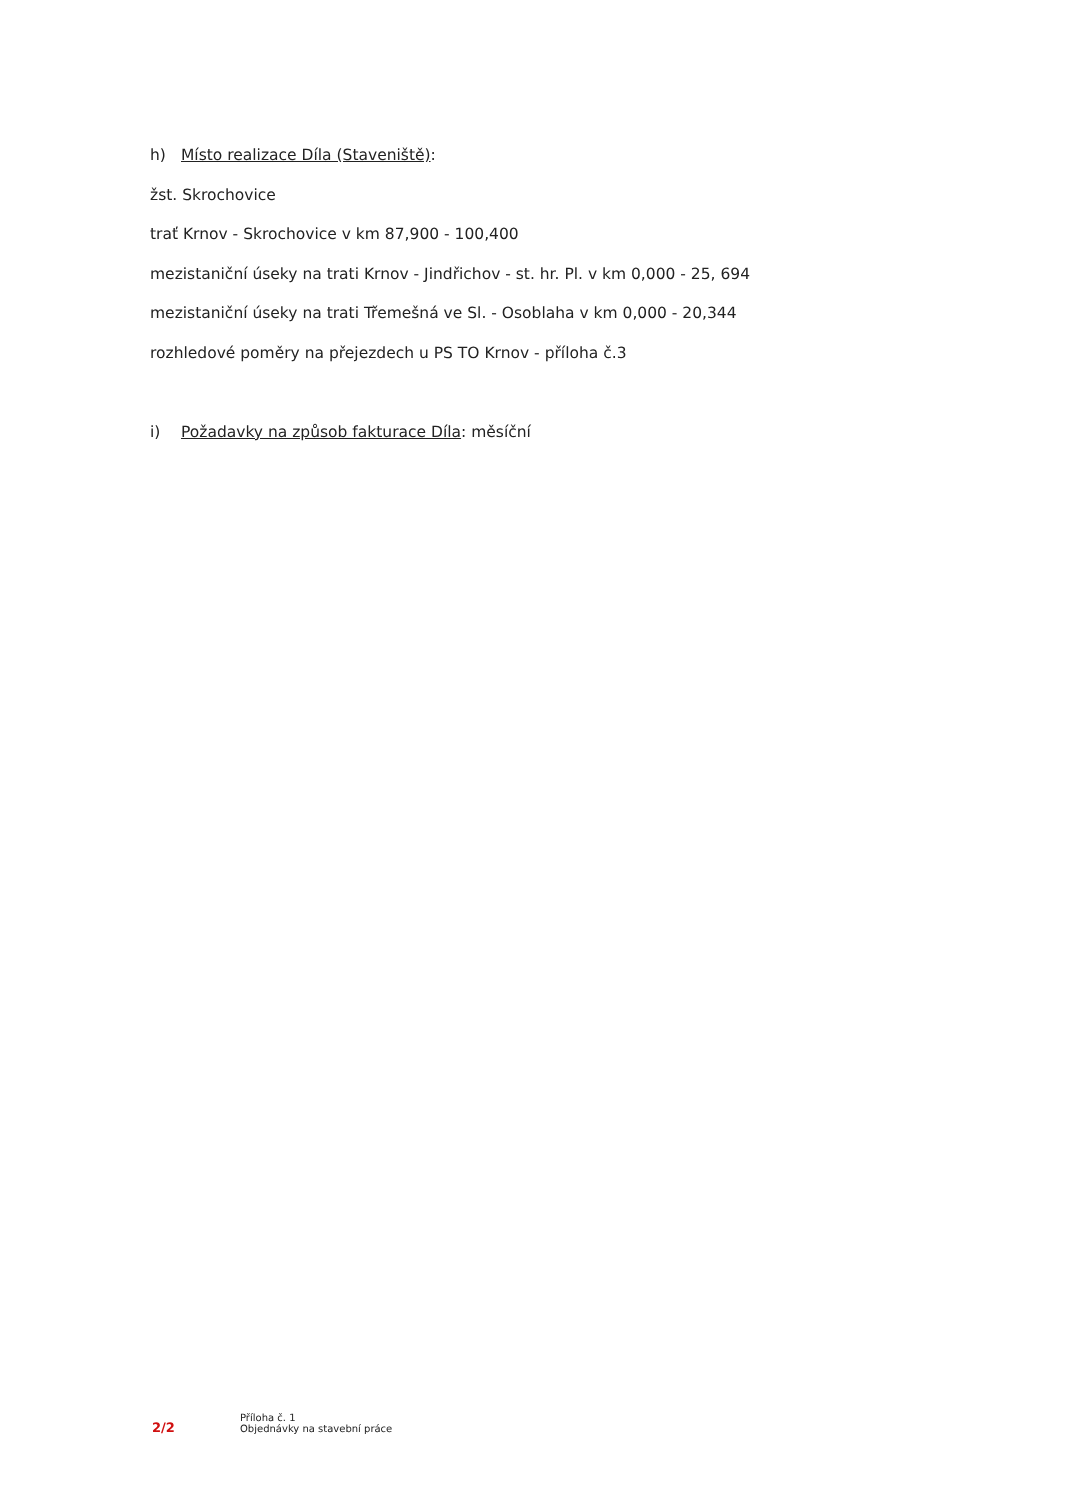h) Místo realizace Díla (Staveniště):
žst. Skrochovice
trať Krnov - Skrochovice v km 87,900 - 100,400
mezistaniční úseky na trati Krnov - Jindřichov - st. hr. Pl. v km 0,000 - 25, 694
mezistaniční úseky na trati Třemešná ve Sl. - Osoblaha v km 0,000 - 20,344
rozhledové poměry na přejezdech u PS TO Krnov - příloha č.3
i) Požadavky na způsob fakturace Díla: měsíční
2/2
Příloha č. 1
Objednávky na stavební práce